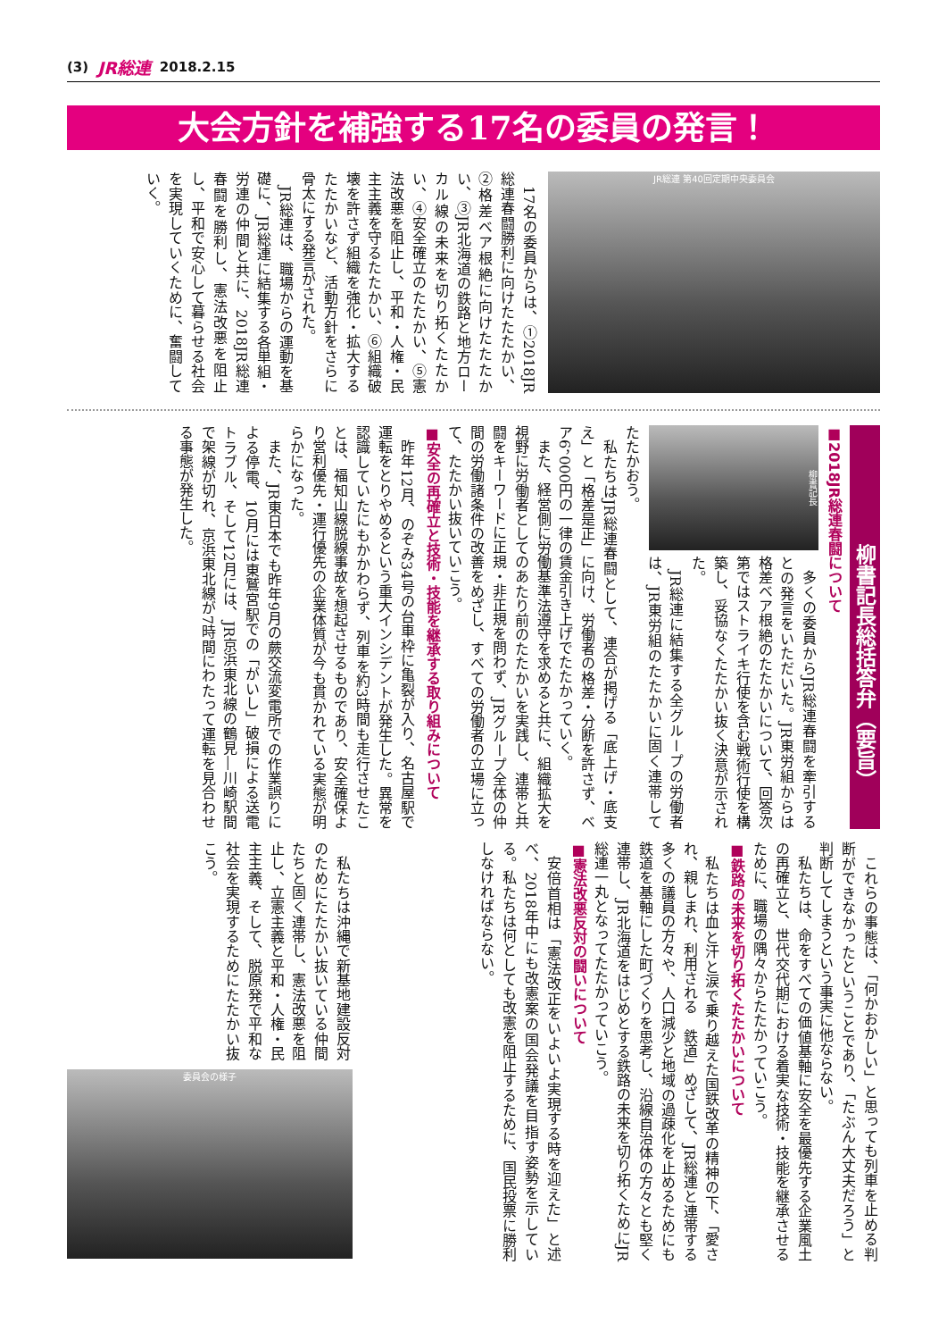(3) JR総連 2018.2.15
大会方針を補強する17名の委員の発言！
JR総連 第40回定期中央委員会
17名の委員からは、①2018JR総連春闘勝利に向けたたたかい、②格差ベア根絶に向けたたたかい、③JR北海道の鉄路と地方ローカル線の未来を切り拓くたたかい、④安全確立のたたかい、⑤憲法改悪を阻止し、平和・人権・民主主義を守るたたかい、⑥組織破壊を許さず組織を強化・拡大するたたかいなど、活動方針をさらに骨太にする発言がされた。
JR総連は、職場からの運動を基礎に、JR総連に結集する各単組・労連の仲間と共に、2018JR総連春闘を勝利し、憲法改悪を阻止し、平和で安心して暮らせる社会を実現していくために、奮闘していく。
柳書記長総括答弁（要旨）
■2018JR総連春闘について
柳書記長
多くの委員からJR総連春闘を牽引するとの発言をいただいた。JR東労組からは格差ベア根絶のたたかいについて、回答次第ではストライキ行使を含む戦術行使を構築し、妥協なくたたかい抜く決意が示された。
JR総連に結集する全グループの労働者は、JR東労組のたたかいに固く連帯してたたかおう。
私たちはJR総連春闘として、連合が掲げる「底上げ・底支え」と「格差是正」に向け、労働者の格差・分断を許さず、ベア6，000円の一律の賃金引き上げでたたかっていく。
また、経営側に労働基準法遵守を求めると共に、組織拡大を視野に労働者としてのあたり前のたたかいを実践し、連帯と共闘をキーワードに正規・非正規を問わず、JRグループ全体の仲間の労働諸条件の改善をめざし、すべての労働者の立場に立って、たたかい抜いていこう。
■安全の再確立と技術・技能を継承する取り組みについて
昨年12月、のぞみ34号の台車枠に亀裂が入り、名古屋駅で運転をとりやめるという重大インシデントが発生した。異常を認識していたにもかかわらず、列車を約3時間も走行させたことは、福知山線脱線事故を想起させるものであり、安全確保より営利優先・運行優先の企業体質が今も貫かれている実態が明らかになった。
また、JR東日本でも昨年9月の蕨交流変電所での作業誤りによる停電、10月には東鷲宮駅での「がいし」破損による送電トラブル、そして12月には、JR京浜東北線の鶴見―川崎駅間で架線が切れ、京浜東北線が7時間にわたって運転を見合わせる事態が発生した。
これらの事態は、「何かおかしい」と思っても列車を止める判断ができなかったということであり、「たぶん大丈夫だろう」と判断してしまうという事実に他ならない。
私たちは、命をすべての価値基軸に安全を最優先する企業風土の再確立と、世代交代期における着実な技術・技能を継承させるために、職場の隅々からたたかっていこう。
■鉄路の未来を切り拓くたたかいについて
私たちは血と汗と涙で乗り越えた国鉄改革の精神の下、「愛され、親しまれ、利用される　鉄道」めざして、JR総連と連帯する多くの議員の方々や、人口減少と地域の過疎化を止めるためにも鉄道を基軸にした町づくりを思考し、沿線自治体の方々とも堅く連帯し、JR北海道をはじめとする鉄路の未来を切り拓くためにJR総連一丸となってたたかっていこう。
■憲法改悪反対の闘いについて
安倍首相は「憲法改正をいよいよ実現する時を迎えた」と述べ、2018年中にも改憲案の国会発議を目指す姿勢を示している。私たちは何としても改憲を阻止するために、国民投票に勝利しなければならない。
私たちは沖縄で新基地建設反対のためにたたかい抜いている仲間たちと固く連帯し、憲法改悪を阻止し、立憲主義と平和・人権・民主主義、そして、脱原発で平和な社会を実現するためにたたかい抜こう。
委員会の様子